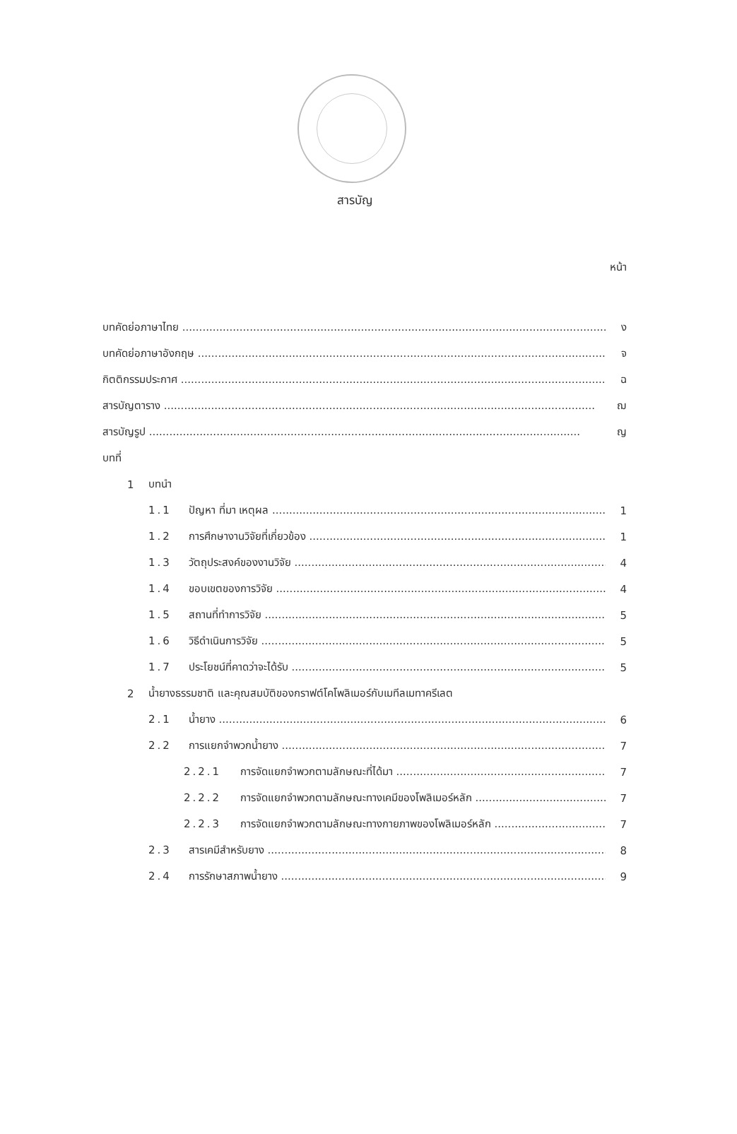สารบัญ
หน้า
บทคัดย่อภาษาไทย ง
บทคัดย่อภาษาอังกฤษ จ
กิตติกรรมประกาศ ฉ
สารบัญตาราง ฌ
สารบัญรูป ญ
บทที่
1 บทนำ
1.1 ปัญหา ที่มา เหตุผล 1
1.2 การศึกษางานวิจัยที่เกี่ยวข้อง 1
1.3 วัตถุประสงค์ของงานวิจัย 4
1.4 ขอบเขตของการวิจัย 4
1.5 สถานที่ทำการวิจัย 5
1.6 วิธีดำเนินการวิจัย 5
1.7 ประโยชน์ที่คาดว่าจะได้รับ 5
2 น้ำยางธรรมชาติ และคุณสมบัติของกราฟต์โคโพลิเมอร์กับเมทีลเมทาครีเลต
2.1 น้ำยาง 6
2.2 การแยกจำพวกน้ำยาง 7
2.2.1 การจัดแยกจำพวกตามลักษณะที่ได้มา 7
2.2.2 การจัดแยกจำพวกตามลักษณะทางเคมีของโพลิเมอร์หลัก 7
2.2.3 การจัดแยกจำพวกตามลักษณะทางกายภาพของโพลิเมอร์หลัก 7
2.3 สารเคมีสำหรับยาง 8
2.4 การรักษาสภาพน้ำยาง 9